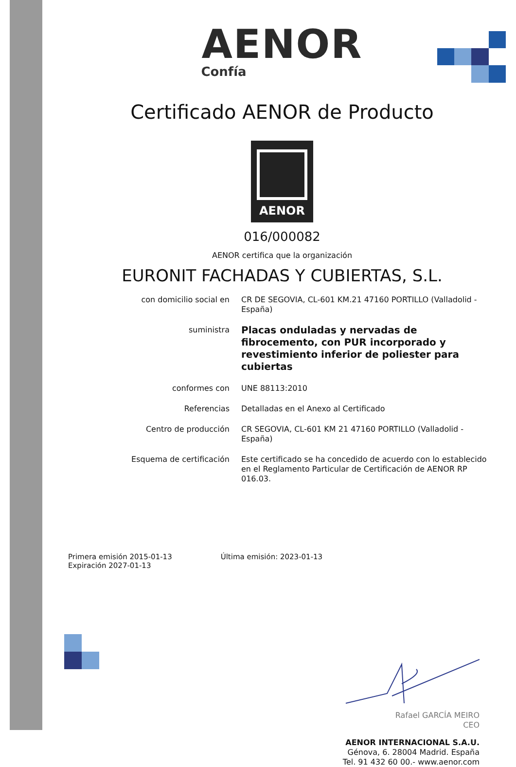AENOR
Confía
Certificado AENOR de Producto
AENOR
016/000082
AENOR certifica que la organización
EURONIT FACHADAS Y CUBIERTAS, S.L.
| con domicilio social en | CR DE SEGOVIA, CL-601 KM.21 47160 PORTILLO (Valladolid - España) |
| suministra | Placas onduladas y nervadas de fibrocemento, con PUR incorporado y revestimiento inferior de poliester para cubiertas |
| conformes con | UNE 88113:2010 |
| Referencias | Detalladas en el Anexo al Certificado |
| Centro de producción | CR SEGOVIA, CL-601 KM 21 47160 PORTILLO (Valladolid - España) |
| Esquema de certificación | Este certificado se ha concedido de acuerdo con lo establecido en el Reglamento Particular de Certificación de AENOR RP 016.03. |
Primera emisión 2015-01-13
Expiración 2027-01-13
Última emisión: 2023-01-13
Rafael GARCÍA MEIRO
CEO
AENOR INTERNACIONAL S.A.U.
Génova, 6. 28004 Madrid. España
Tel. 91 432 60 00.- www.aenor.com